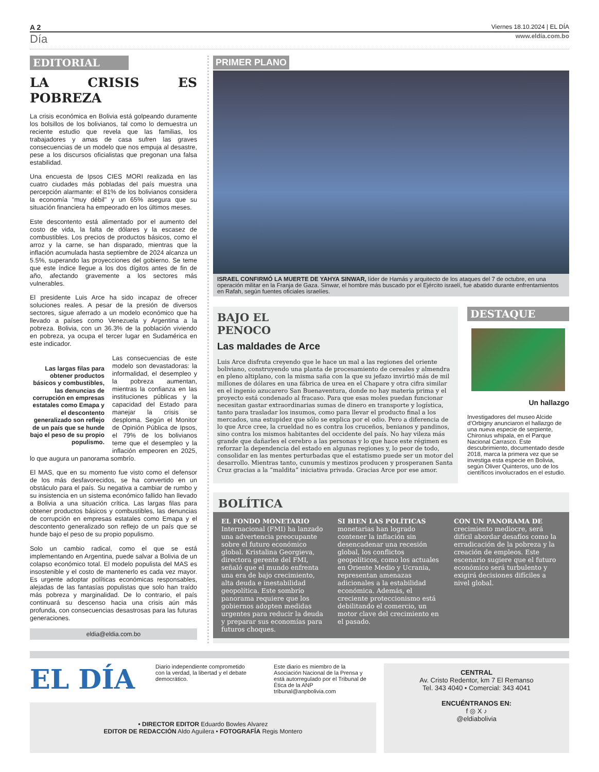A 2 Viernes 18.10.2024 | EL DÍA
Día www.eldía.com.bo
EDITORIAL
LA CRISIS ES POBREZA
La crisis económica en Bolivia está golpeando duramente los bolsillos de los bolivianos, tal como lo demuestra un reciente estudio que revela que las familias, los trabajadores y amas de casa sufren las graves consecuencias de un modelo que nos empuja al desastre, pese a los discursos oficialistas que pregonan una falsa estabilidad.
Una encuesta de Ipsos CIES MORI realizada en las cuatro ciudades más pobladas del país muestra una percepción alarmante: el 81% de los bolivianos considera la economía "muy débil" y un 65% asegura que su situación financiera ha empeorado en los últimos meses.
Este descontento está alimentado por el aumento del costo de vida, la falta de dólares y la escasez de combustibles. Los precios de productos básicos, como el arroz y la carne, se han disparado, mientras que la inflación acumulada hasta septiembre de 2024 alcanza un 5.5%, superando las proyecciones del gobierno. Se teme que este índice llegue a los dos dígitos antes de fin de año, afectando gravemente a los sectores más vulnerables.
El presidente Luis Arce ha sido incapaz de ofrecer soluciones reales. A pesar de la presión de diversos sectores, sigue aferrado a un modelo económico que ha llevado a países como Venezuela y Argentina a la pobreza. Bolivia, con un 36.3% de la población viviendo en pobreza, ya ocupa el tercer lugar en Sudamérica en este indicador.
Las largas filas para obtener productos básicos y combustibles, las denuncias de corrupción en empresas estatales como Emapa y el descontento generalizado son reflejo de un país que se hunde bajo el peso de su propio populismo.
Las consecuencias de este modelo son devastadoras: la informalidad, el desempleo y la pobreza aumentan, mientras la confianza en las instituciones públicas y la capacidad del Estado para manejar la crisis se desploma. Según el Monitor de Opinión Pública de Ipsos, el 79% de los bolivianos teme que el desempleo y la inflación empeoren en 2025, lo que augura un panorama sombrío.
El MAS, que en su momento fue visto como el defensor de los más desfavorecidos, se ha convertido en un obstáculo para el país. Su negativa a cambiar de rumbo y su insistencia en un sistema económico fallido han llevado a Bolivia a una situación crítica. Las largas filas para obtener productos básicos y combustibles, las denuncias de corrupción en empresas estatales como Emapa y el descontento generalizado son reflejo de un país que se hunde bajo el peso de su propio populismo.
Solo un cambio radical, como el que se está implementando en Argentina, puede salvar a Bolivia de un colapso económico total. El modelo populista del MAS es insostenible y el costo de mantenerlo es cada vez mayor. Es urgente adoptar políticas económicas responsables, alejadas de las fantasías populistas que solo han traído más pobreza y marginalidad. De lo contrario, el país continuará su descenso hacia una crisis aún más profunda, con consecuencias desastrosas para las futuras generaciones.
eldia@eldia.com.bo
PRIMER PLANO
ISRAEL CONFIRMÓ LA MUERTE DE YAHYA SINWAR, líder de Hamás y arquitecto de los ataques del 7 de octubre, en una operación militar en la Franja de Gaza. Sinwar, el hombre más buscado por el Ejército israelí, fue abatido durante enfrentamientos en Rafah, según fuentes oficiales israelíes.
BAJO EL
PENOCO
Las maldades de Arce
Luis Arce disfruta creyendo que le hace un mal a las regiones del oriente boliviano, construyendo una planta de procesamiento de cereales y almendra en pleno altiplano, con la misma saña con la que su jefazo invirtió más de mil millones de dólares en una fábrica de urea en el Chapare y otra cifra similar en el ingenio azucarero San Buenaventura, donde no hay materia prima y el proyecto está condenado al fracaso. Para que esas moles puedan funcionar necesitan gastar extraordinarias sumas de dinero en transporte y logística, tanto para trasladar los insumos, como para llevar el producto final a los mercados, una estupidez que sólo se explica por el odio. Pero a diferencia de lo que Arce cree, la crueldad no es contra los cruceños, benianos y pandinos, sino contra los mismos habitantes del occidente del país. No hay vileza más grande que dañarles el cerebro a las personas y lo que hace este régimen es reforzar la dependencia del estado en algunas regiones y, lo peor de todo, consolidar en las mentes perturbadas que el estatismo puede ser un motor del desarrollo. Mientras tanto, cunumis y mestizos producen y prosperanen Santa Cruz gracias a la “maldita” iniciativa privada. Gracias Arce por ese amor.
DESTAQUE
Un hallazgo
Investigadores del museo Alcide d’Orbigny anunciaron el hallazgo de una nueva especie de serpiente, Chironius whipala, en el Parque Nacional Carrasco. Este descubrimiento, documentado desde 2018, marca la primera vez que se investiga esta especie en Bolivia, según Oliver Quinteros, uno de los científicos involucrados en el estudio.
BOLÍTICA
EL FONDO MONETARIO Internacional (FMI) ha lanzado una advertencia preocupante sobre el futuro económico global. Kristalina Georgieva, directora gerente del FMI, señaló que el mundo enfrenta una era de bajo crecimiento, alta deuda e inestabilidad geopolítica. Este sombrío panorama requiere que los gobiernos adopten medidas urgentes para reducir la deuda y preparar sus economías para futuros choques.
SI BIEN LAS POLÍTICAS monetarias han logrado contener la inflación sin desencadenar una recesión global, los conflictos geopolíticos, como los actuales en Oriente Medio y Ucrania, representan amenazas adicionales a la estabilidad económica. Además, el creciente proteccionismo está debilitando el comercio, un motor clave del crecimiento en el pasado.
CON UN PANORAMA DE crecimiento mediocre, será difícil abordar desafíos como la erradicación de la pobreza y la creación de empleos. Este escenario sugiere que el futuro económico será turbulento y exigirá decisiones difíciles a nivel global.
EL DÍA
Diario independiente comprometido con la verdad, la libertad y el debate democrático.
Este diario es miembro de la Asociación Nacional de la Prensa y está autorregulado por el Tribunal de Ética de la ANP tribunal@anpbolivia.com
• DIRECTOR EDITOR Eduardo Bowles Alvarez
EDITOR DE REDACCIÓN Aldo Aguilera • FOTOGRAFÍA Regis Montero
CENTRAL
Av. Cristo Redentor, km 7 El Remanso
Tel. 343 4040 • Comercial: 343 4041
ENCUÉNTRANOS EN:
f ◎ X ♪
@eldiabolivia